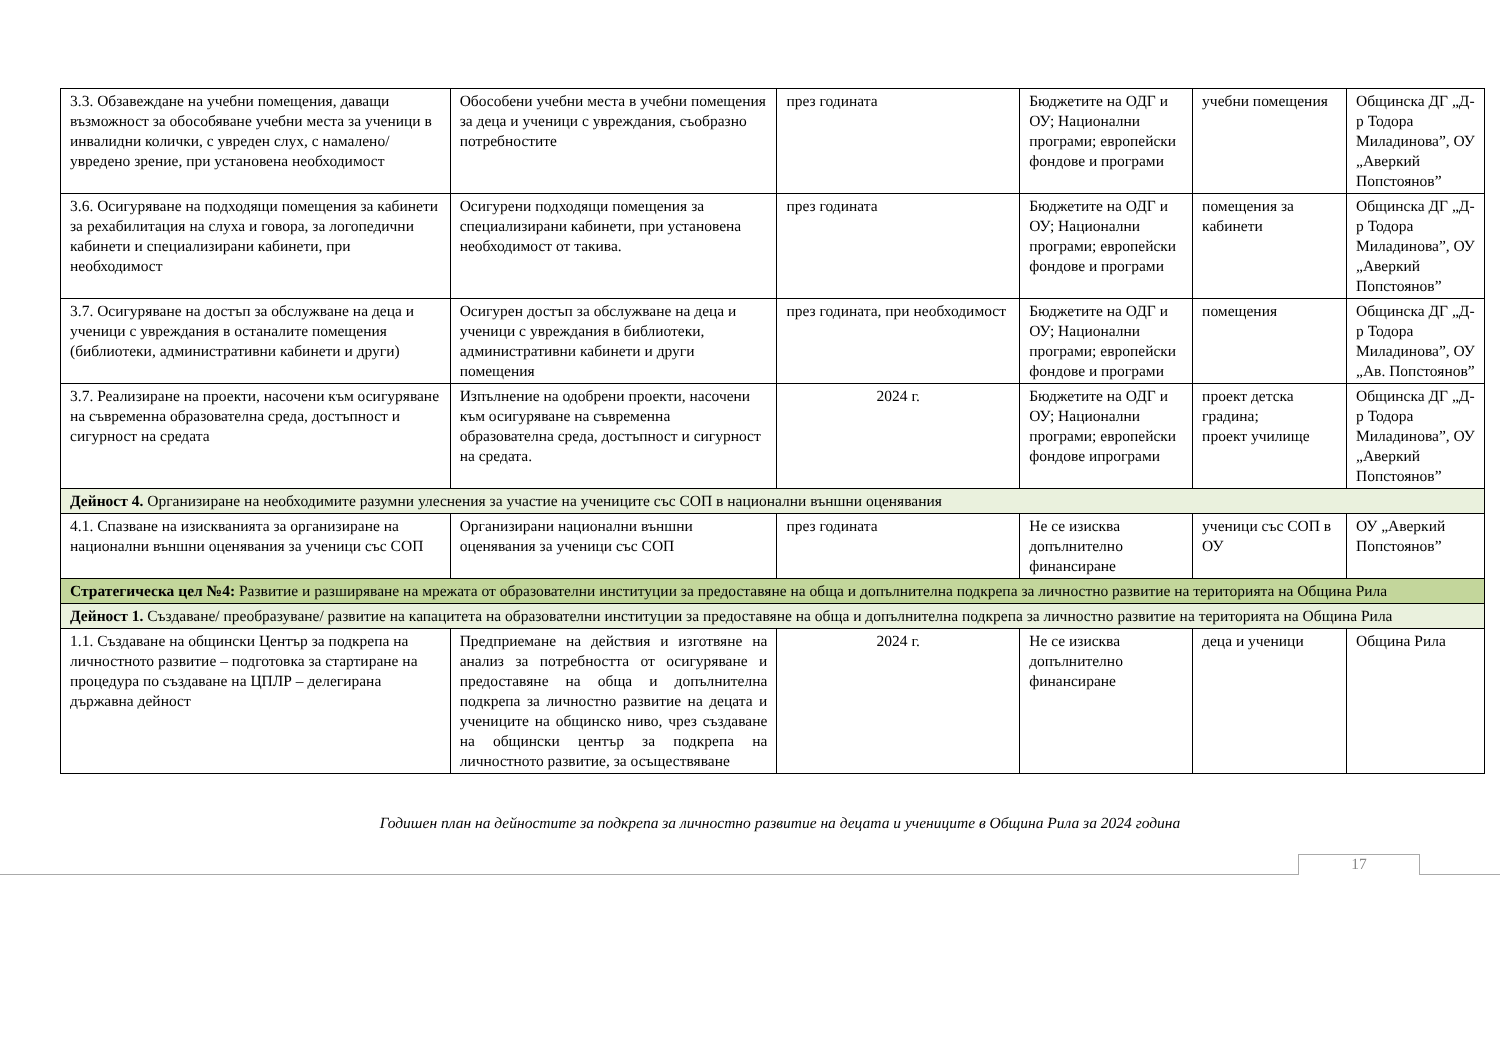| 3.3. Обзавеждане на учебни помещения, даващи възможност за обособяване учебни места за ученици в инвалидни колички, с увреден слух, с намалено/увредено зрение, при установена необходимост | Обособени учебни места в учебни помещения за деца и ученици с увреждания, съобразно потребностите | през годината | Бюджетите на ОДГ и ОУ; Национални програми; европейски фондове и програми | учебни помещения | Общинска ДГ „Д-р Тодора Миладинова”, ОУ „Аверкий Попстоянов” |
| 3.6. Осигуряване на подходящи помещения за кабинети за рехабилитация на слуха и говора, за логопедични кабинети и специализирани кабинети, при необходимост | Осигурени подходящи помещения за специализирани кабинети, при установена необходимост от такива. | през годината | Бюджетите на ОДГ и ОУ; Национални програми; европейски фондове и програми | помещения за кабинети | Общинска ДГ „Д-р Тодора Миладинова”, ОУ „Аверкий Попстоянов” |
| 3.7. Осигуряване на достъп за обслужване на деца и ученици с увреждания в останалите помещения (библиотеки, административни кабинети и други) | Осигурен достъп за обслужване на деца и ученици с увреждания в библиотеки, административни кабинети и други помещения | през годината, при необходимост | Бюджетите на ОДГ и ОУ; Национални програми; европейски фондове и програми | помещения | Общинска ДГ „Д-р Тодора Миладинова”, ОУ „Ав. Попстоянов” |
| 3.7. Реализиране на проекти, насочени към осигуряване на съвременна образователна среда, достъпност и сигурност на средата | Изпълнение на одобрени проекти, насочени към осигуряване на съвременна образователна среда, достъпност и сигурност на средата. | 2024 г. | Бюджетите на ОДГ и ОУ; Национални програми; европейски фондове ипрограми | проект детска градина; проект училище | Общинска ДГ „Д-р Тодора Миладинова”, ОУ „Аверкий Попстоянов” |
| Дейност 4. Организиране на необходимите разумни улеснения за участие на учениците със СОП в национални външни оценявания | | | | | |
| 4.1. Спазване на изискванията за организиране на национални външни оценявания за ученици със СОП | Организирани национални външни оценявания за ученици със СОП | през годината | Не се изисква допълнително финансиране | ученици със СОП в ОУ | ОУ „Аверкий Попстоянов” |
| Стратегическа цел №4: Развитие и разширяване на мрежата от образователни институции за предоставяне на обща и допълнителна подкрепа за личностно развитие на територията на Община Рила | | | | | |
| Дейност 1. Създаване/ преобразуване/ развитие на капацитета на образователни институции за предоставяне на обща и допълнителна подкрепа за личностно развитие на територията на Община Рила | | | | | |
| 1.1. Създаване на общински Център за подкрепа на личностното развитие – подготовка за стартиране на процедура по създаване на ЦПЛР – делегирана държавна дейност | Предприемане на действия и изготвяне на анализ за потребността от осигуряване и предоставяне на обща и допълнителна подкрепа за личностно развитие на децата и учениците на общинско ниво, чрез създаване на общински център за подкрепа на личностното развитие, за осъществяване | 2024 г. | Не се изисква допълнително финансиране | деца и ученици | Община Рила |
Годишен план на дейностите за подкрепа за личностно развитие на децата и учениците в Община Рила за 2024 година
17